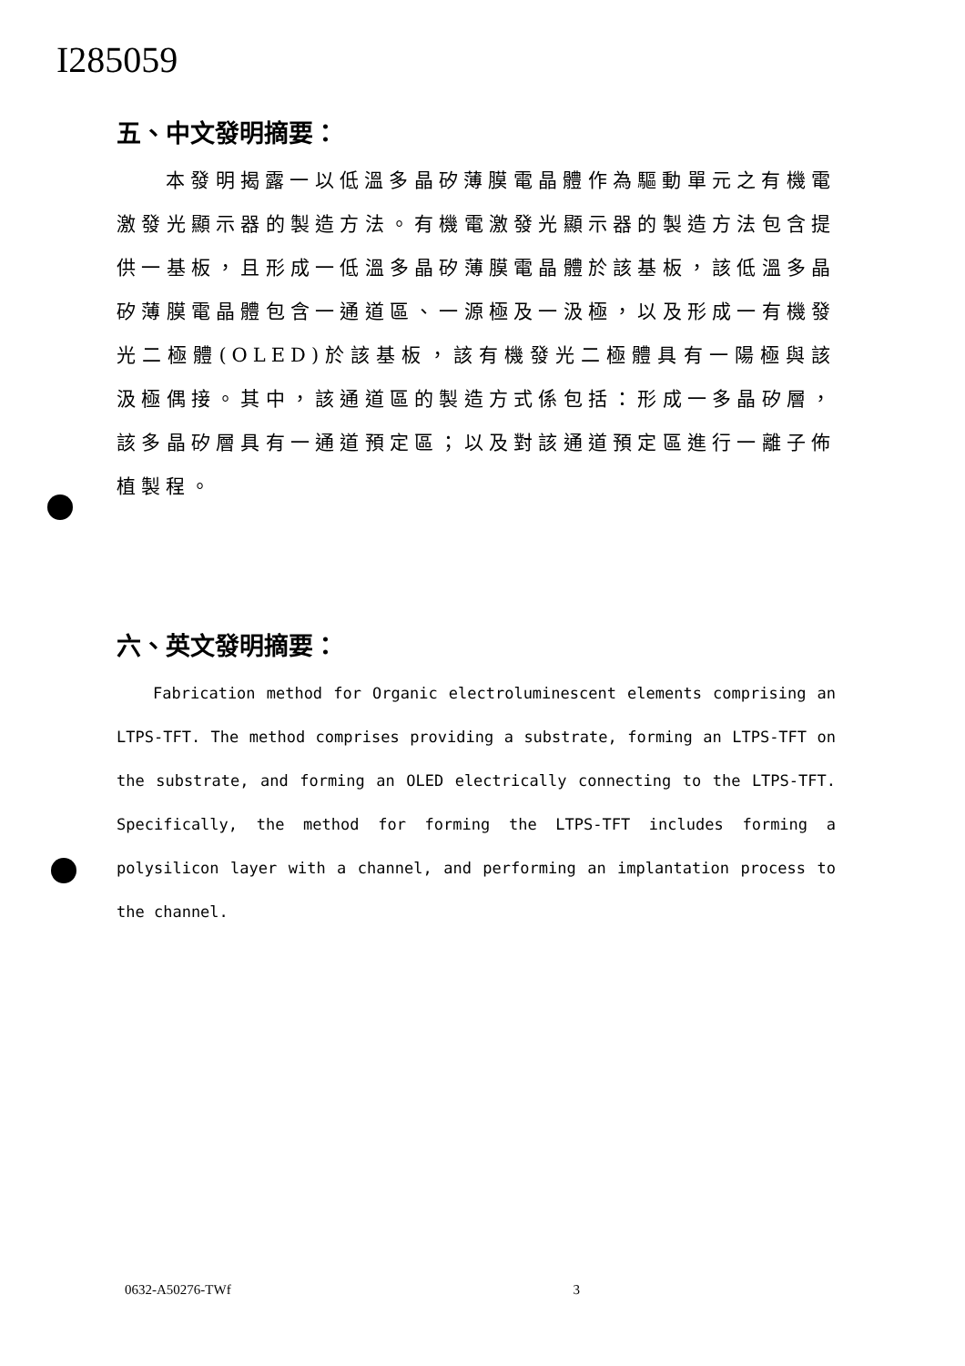I285059
五、中文發明摘要：
本發明揭露一以低溫多晶矽薄膜電晶體作為驅動單元之有機電激發光顯示器的製造方法。有機電激發光顯示器的製造方法包含提供一基板，且形成一低溫多晶矽薄膜電晶體於該基板，該低溫多晶矽薄膜電晶體包含一通道區、一源極及一汲極，以及形成一有機發光二極體(OLED)於該基板，該有機發光二極體具有一陽極與該汲極偶接。其中，該通道區的製造方式係包括：形成一多晶矽層，該多晶矽層具有一通道預定區；以及對該通道預定區進行一離子佈植製程。
六、英文發明摘要：
Fabrication method for Organic electroluminescent elements comprising an LTPS-TFT. The method comprises providing a substrate, forming an LTPS-TFT on the substrate, and forming an OLED electrically connecting to the LTPS-TFT. Specifically, the method for forming the LTPS-TFT includes forming a polysilicon layer with a channel, and performing an implantation process to the channel.
0632-A50276-TWf 3